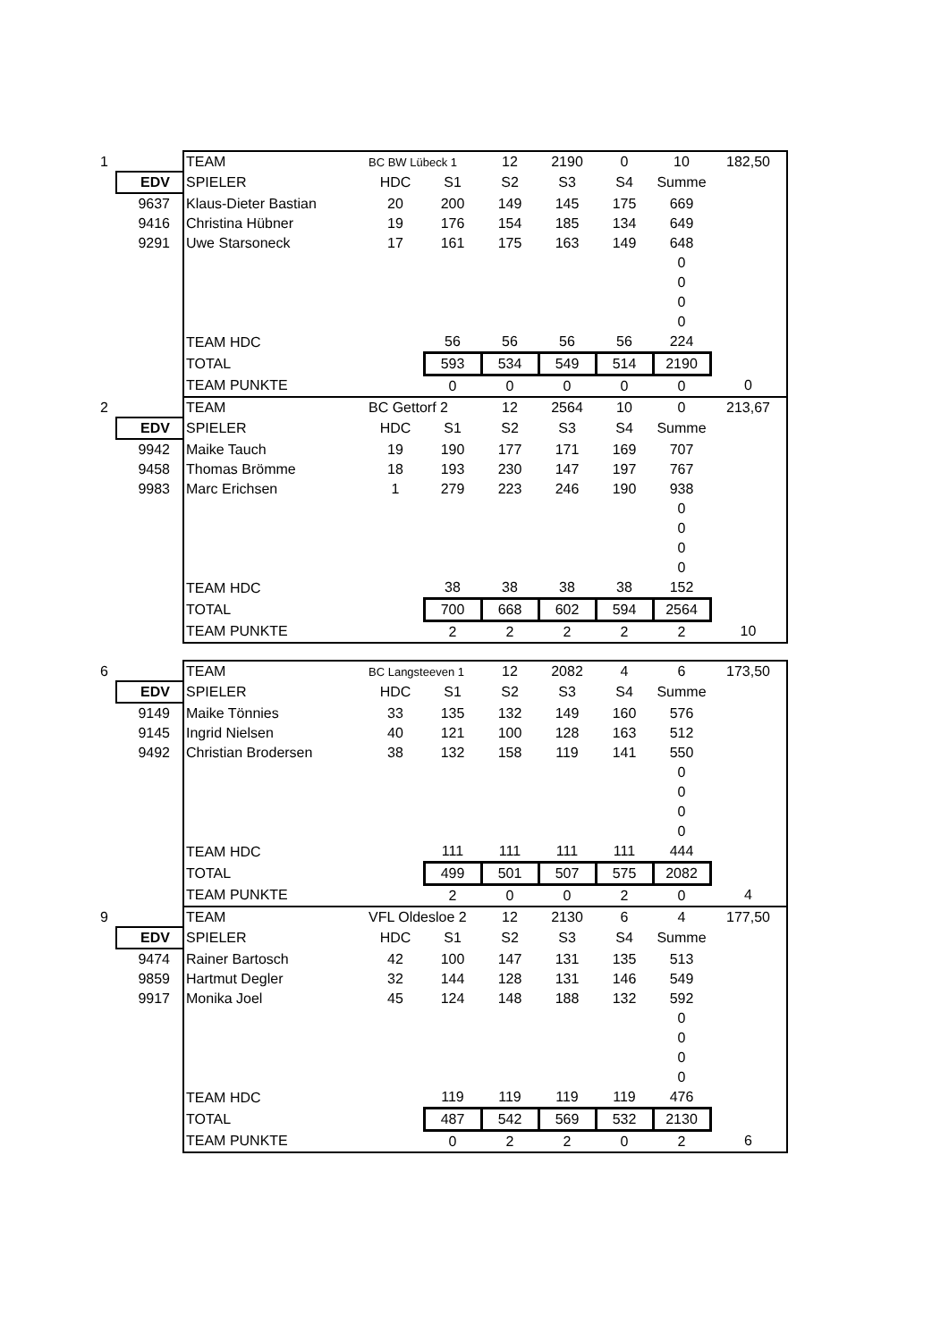| 1 | | TEAM | BC BW Lübeck 1 | | 12 | 2190 | 0 | 10 | 182,50 |
| | EDV | SPIELER | HDC | S1 | S2 | S3 | S4 | Summe | |
| | 9637 | Klaus-Dieter Bastian | 20 | 200 | 149 | 145 | 175 | 669 | |
| | 9416 | Christina Hübner | 19 | 176 | 154 | 185 | 134 | 649 | |
| | 9291 | Uwe Starsoneck | 17 | 161 | 175 | 163 | 149 | 648 | |
| | | | | | | | | 0 | |
| | | | | | | | | 0 | |
| | | | | | | | | 0 | |
| | | | | | | | | 0 | |
| | | TEAM HDC | | 56 | 56 | 56 | 56 | 224 | |
| | | TOTAL | | 593 | 534 | 549 | 514 | 2190 | |
| | | TEAM PUNKTE | | 0 | 0 | 0 | 0 | 0 | 0 |
| 2 | | TEAM | BC Gettorf 2 | | 12 | 2564 | 10 | 0 | 213,67 |
| | EDV | SPIELER | HDC | S1 | S2 | S3 | S4 | Summe | |
| | 9942 | Maike Tauch | 19 | 190 | 177 | 171 | 169 | 707 | |
| | 9458 | Thomas Brömme | 18 | 193 | 230 | 147 | 197 | 767 | |
| | 9983 | Marc Erichsen | 1 | 279 | 223 | 246 | 190 | 938 | |
| | | | | | | | | 0 | |
| | | | | | | | | 0 | |
| | | | | | | | | 0 | |
| | | | | | | | | 0 | |
| | | TEAM HDC | | 38 | 38 | 38 | 38 | 152 | |
| | | TOTAL | | 700 | 668 | 602 | 594 | 2564 | |
| | | TEAM PUNKTE | | 2 | 2 | 2 | 2 | 2 | 10 |
| 6 | | TEAM | BC Langsteeven 1 | | 12 | 2082 | 4 | 6 | 173,50 |
| | EDV | SPIELER | HDC | S1 | S2 | S3 | S4 | Summe | |
| | 9149 | Maike Tönnies | 33 | 135 | 132 | 149 | 160 | 576 | |
| | 9145 | Ingrid Nielsen | 40 | 121 | 100 | 128 | 163 | 512 | |
| | 9492 | Christian Brodersen | 38 | 132 | 158 | 119 | 141 | 550 | |
| | | | | | | | | 0 | |
| | | | | | | | | 0 | |
| | | | | | | | | 0 | |
| | | | | | | | | 0 | |
| | | TEAM HDC | | 111 | 111 | 111 | 111 | 444 | |
| | | TOTAL | | 499 | 501 | 507 | 575 | 2082 | |
| | | TEAM PUNKTE | | 2 | 0 | 0 | 2 | 0 | 4 |
| 9 | | TEAM | VFL Oldesloe 2 | | 12 | 2130 | 6 | 4 | 177,50 |
| | EDV | SPIELER | HDC | S1 | S2 | S3 | S4 | Summe | |
| | 9474 | Rainer Bartosch | 42 | 100 | 147 | 131 | 135 | 513 | |
| | 9859 | Hartmut Degler | 32 | 144 | 128 | 131 | 146 | 549 | |
| | 9917 | Monika Joel | 45 | 124 | 148 | 188 | 132 | 592 | |
| | | | | | | | | 0 | |
| | | | | | | | | 0 | |
| | | | | | | | | 0 | |
| | | | | | | | | 0 | |
| | | TEAM HDC | | 119 | 119 | 119 | 119 | 476 | |
| | | TOTAL | | 487 | 542 | 569 | 532 | 2130 | |
| | | TEAM PUNKTE | | 0 | 2 | 2 | 0 | 2 | 6 |